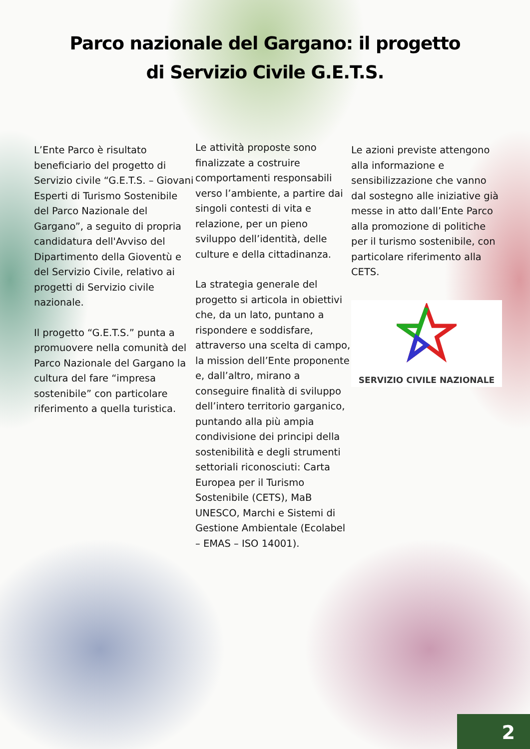Parco nazionale del Gargano: il progetto
di Servizio Civile G.E.T.S.
L’Ente Parco è risultato beneficiario del progetto di Servizio civile “G.E.T.S. – Giovani Esperti di Turismo Sostenibile del Parco Nazionale del Gargano”, a seguito di propria candidatura dell'Avviso del Dipartimento della Gioventù e del Servizio Civile, relativo ai progetti di Servizio civile nazionale.
Il progetto “G.E.T.S.” punta a promuovere nella comunità del Parco Nazionale del Gargano la cultura del fare “impresa sostenibile” con particolare riferimento a quella turistica.
Le attività proposte sono finalizzate a costruire comportamenti responsabili verso l’ambiente, a partire dai singoli contesti di vita e relazione, per un pieno sviluppo dell’identità, delle culture e della cittadinanza.
La strategia generale del progetto si articola in obiettivi che, da un lato, puntano a rispondere e soddisfare, attraverso una scelta di campo, la mission dell’Ente proponente e, dall’altro, mirano a conseguire finalità di sviluppo dell’intero territorio garganico, puntando alla più ampia condivisione dei principi della sostenibilità e degli strumenti settoriali riconosciuti: Carta Europea per il Turismo Sostenibile (CETS), MaB UNESCO, Marchi e Sistemi di Gestione Ambientale (Ecolabel – EMAS – ISO 14001).
Le azioni previste attengono alla informazione e sensibilizzazione che vanno dal sostegno alle iniziative già messe in atto dall’Ente Parco alla promozione di politiche per il turismo sostenibile, con particolare riferimento alla CETS.
SERVIZIO CIVILE NAZIONALE
2